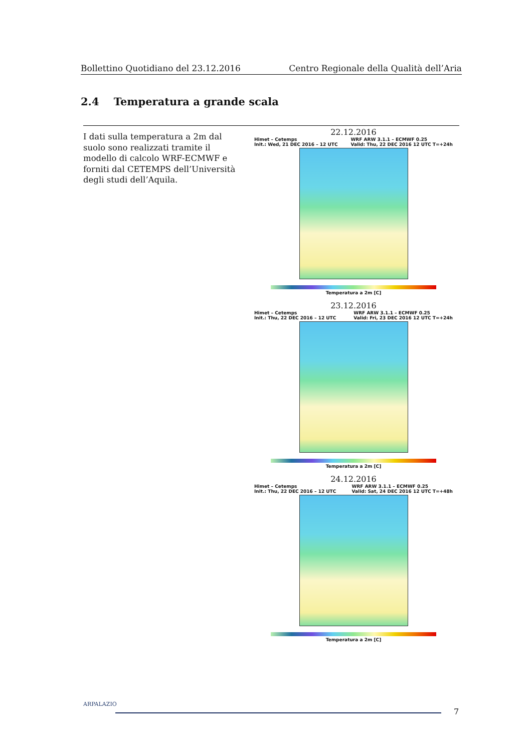Bollettino Quotidiano del 23.12.2016 Centro Regionale della Qualità dell’Aria
2.4 Temperatura a grande scala
I dati sulla temperatura a 2m dal suolo sono realizzati tramite il modello di calcolo WRF-ECMWF e forniti dal CETEMPS dell’Università degli studi dell’Aquila.
22.12.2016
Himet – Cetemps
Init.: Wed, 21 DEC 2016 – 12 UTC WRF ARW 3.1.1 – ECMWF 0.25
Valid: Thu, 22 DEC 2016 12 UTC T=+24h
Temperatura a 2m [C]
23.12.2016
Himet – Cetemps
Init.: Thu, 22 DEC 2016 – 12 UTC WRF ARW 3.1.1 – ECMWF 0.25
Valid: Fri, 23 DEC 2016 12 UTC T=+24h
Temperatura a 2m [C]
24.12.2016
Himet – Cetemps
Init.: Thu, 22 DEC 2016 – 12 UTC WRF ARW 3.1.1 – ECMWF 0.25
Valid: Sat, 24 DEC 2016 12 UTC T=+48h
Temperatura a 2m [C]
ARPALAZIO
7